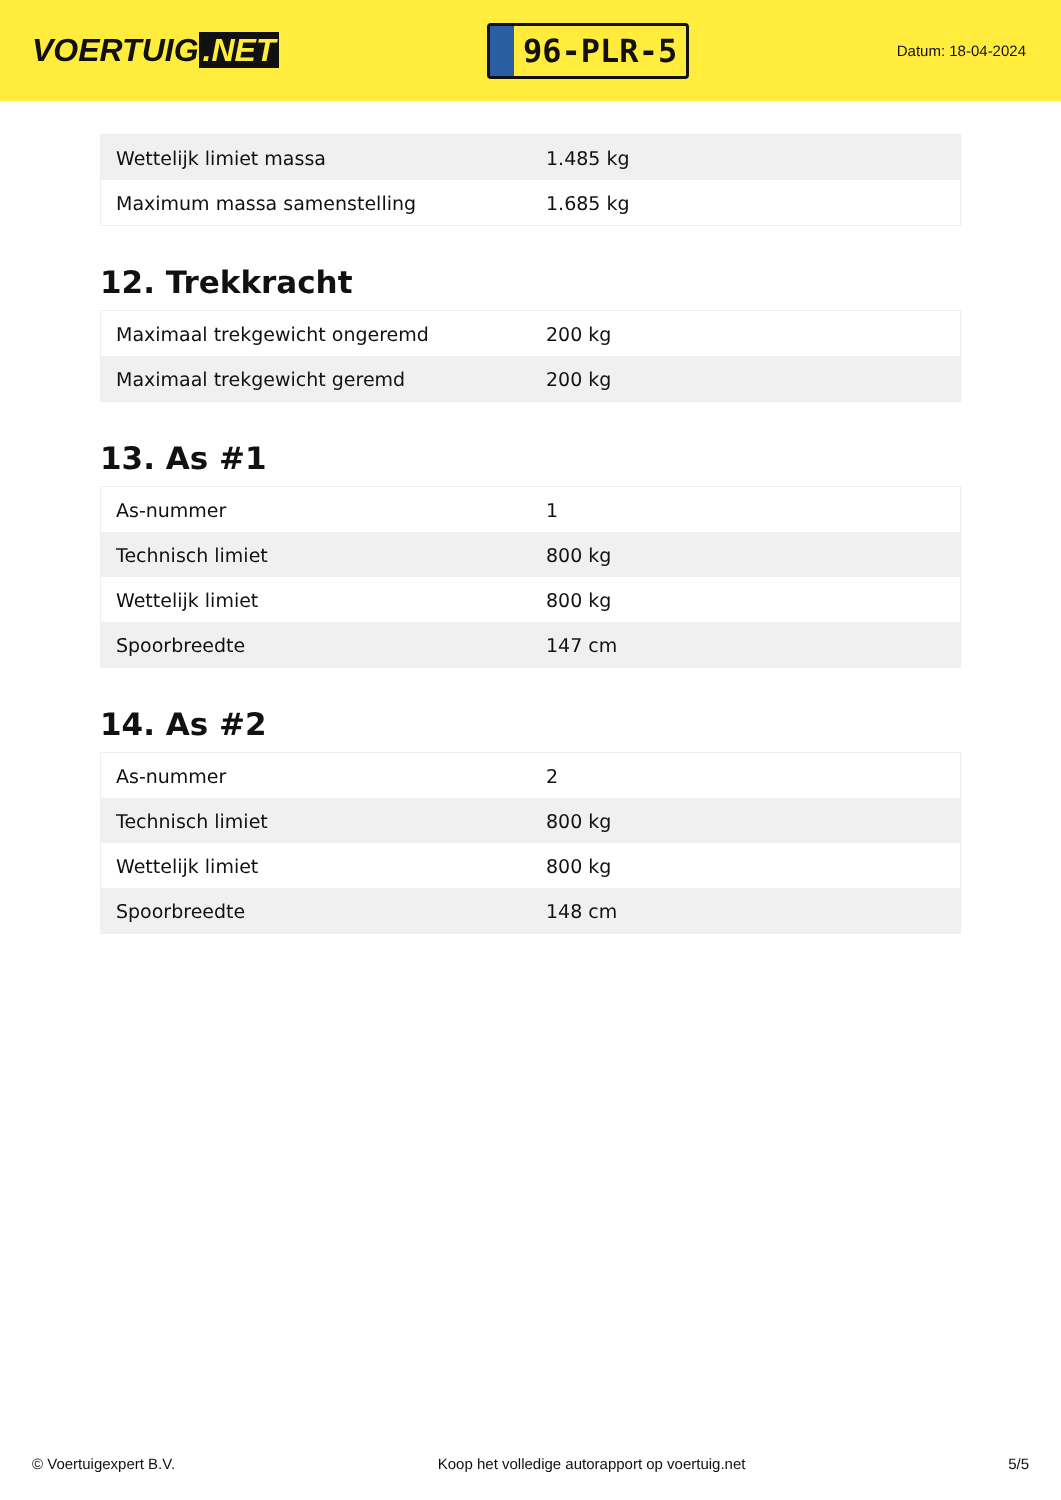VOERTUIG.NET
96-PLR-5
Datum: 18-04-2024
| Wettelijk limiet massa | 1.485 kg |
| Maximum massa samenstelling | 1.685 kg |
12. Trekkracht
| Maximaal trekgewicht ongeremd | 200 kg |
| Maximaal trekgewicht geremd | 200 kg |
13. As #1
| As-nummer | 1 |
| Technisch limiet | 800 kg |
| Wettelijk limiet | 800 kg |
| Spoorbreedte | 147 cm |
14. As #2
| As-nummer | 2 |
| Technisch limiet | 800 kg |
| Wettelijk limiet | 800 kg |
| Spoorbreedte | 148 cm |
© Voertuigexpert B.V. Koop het volledige autorapport op voertuig.net 5/5